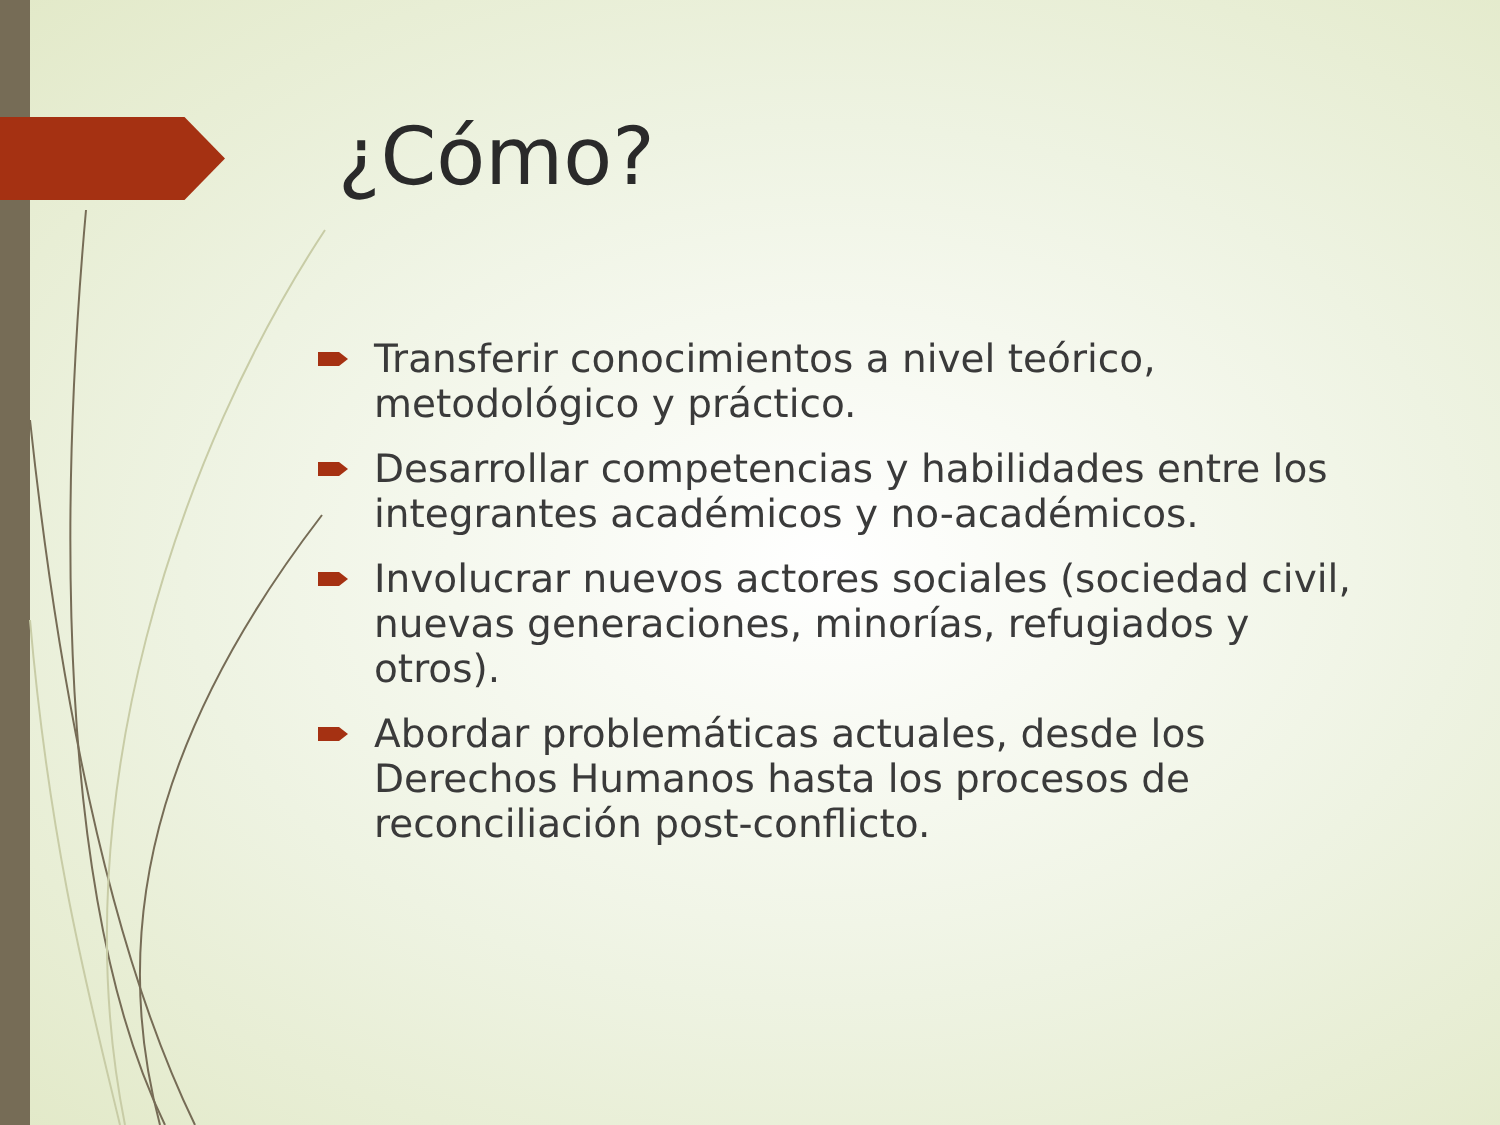¿Cómo?
Transferir conocimientos a nivel teórico, metodológico y práctico.
Desarrollar competencias y habilidades entre los integrantes académicos y no-académicos.
Involucrar nuevos actores sociales (sociedad civil, nuevas generaciones, minorías, refugiados y otros).
Abordar problemáticas actuales, desde los Derechos Humanos hasta los procesos de reconciliación post-conflicto.